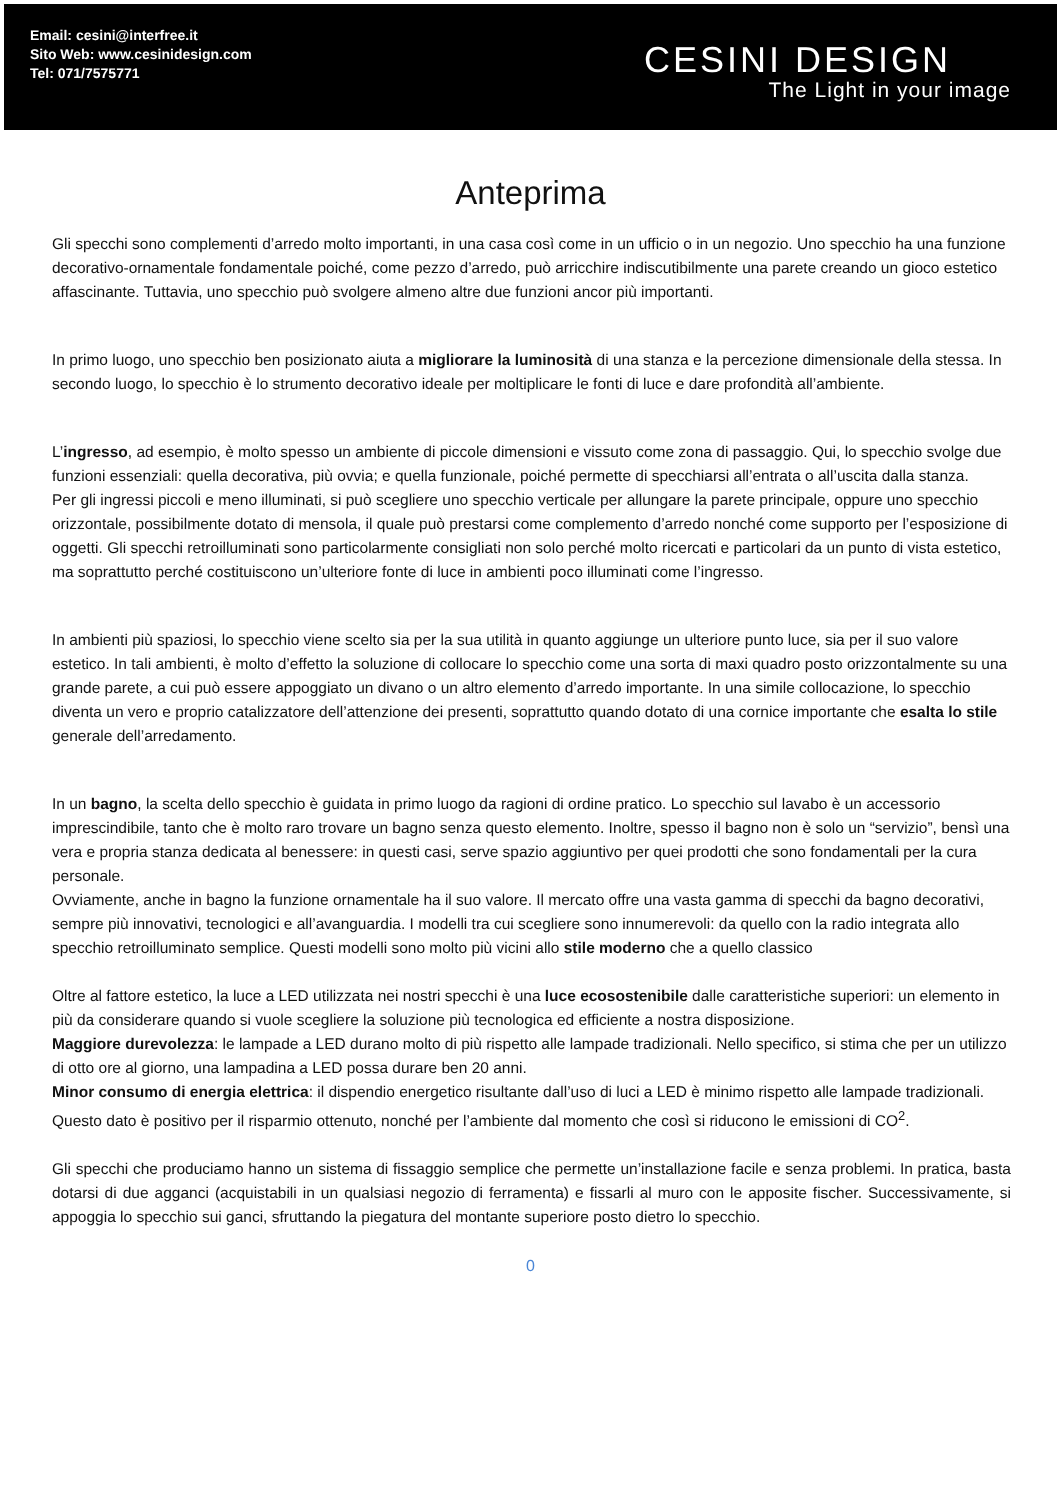Email: cesini@interfree.it
Sito Web: www.cesinidesign.com
Tel: 071/7575771
CESINI DESIGN
The Light in your image
Anteprima
Gli specchi sono complementi d’arredo molto importanti, in una casa così come in un ufficio o in un negozio. Uno specchio ha una funzione decorativo-ornamentale fondamentale poiché, come pezzo d’arredo, può arricchire indiscutibilmente una parete creando un gioco estetico affascinante. Tuttavia, uno specchio può svolgere almeno altre due funzioni ancor più importanti.
In primo luogo, uno specchio ben posizionato aiuta a migliorare la luminosità di una stanza e la percezione dimensionale della stessa. In secondo luogo, lo specchio è lo strumento decorativo ideale per moltiplicare le fonti di luce e dare profondità all’ambiente.
L’ingresso, ad esempio, è molto spesso un ambiente di piccole dimensioni e vissuto come zona di passaggio. Qui, lo specchio svolge due funzioni essenziali: quella decorativa, più ovvia; e quella funzionale, poiché permette di specchiarsi all’entrata o all’uscita dalla stanza.
Per gli ingressi piccoli e meno illuminati, si può scegliere uno specchio verticale per allungare la parete principale, oppure uno specchio orizzontale, possibilmente dotato di mensola, il quale può prestarsi come complemento d’arredo nonché come supporto per l’esposizione di oggetti. Gli specchi retroilluminati sono particolarmente consigliati non solo perché molto ricercati e particolari da un punto di vista estetico, ma soprattutto perché costituiscono un’ulteriore fonte di luce in ambienti poco illuminati come l’ingresso.
In ambienti più spaziosi, lo specchio viene scelto sia per la sua utilità in quanto aggiunge un ulteriore punto luce, sia per il suo valore estetico. In tali ambienti, è molto d’effetto la soluzione di collocare lo specchio come una sorta di maxi quadro posto orizzontalmente su una grande parete, a cui può essere appoggiato un divano o un altro elemento d’arredo importante. In una simile collocazione, lo specchio diventa un vero e proprio catalizzatore dell’attenzione dei presenti, soprattutto quando dotato di una cornice importante che esalta lo stile generale dell’arredamento.
In un bagno, la scelta dello specchio è guidata in primo luogo da ragioni di ordine pratico. Lo specchio sul lavabo è un accessorio imprescindibile, tanto che è molto raro trovare un bagno senza questo elemento. Inoltre, spesso il bagno non è solo un “servizio”, bensì una vera e propria stanza dedicata al benessere: in questi casi, serve spazio aggiuntivo per quei prodotti che sono fondamentali per la cura personale.
Ovviamente, anche in bagno la funzione ornamentale ha il suo valore. Il mercato offre una vasta gamma di specchi da bagno decorativi, sempre più innovativi, tecnologici e all’avanguardia. I modelli tra cui scegliere sono innumerevoli: da quello con la radio integrata allo specchio retroilluminato semplice. Questi modelli sono molto più vicini allo stile moderno che a quello classico
Oltre al fattore estetico, la luce a LED utilizzata nei nostri specchi è una luce ecosostenibile dalle caratteristiche superiori: un elemento in più da considerare quando si vuole scegliere la soluzione più tecnologica ed efficiente a nostra disposizione.
Maggiore durevolezza: le lampade a LED durano molto di più rispetto alle lampade tradizionali. Nello specifico, si stima che per un utilizzo di otto ore al giorno, una lampadina a LED possa durare ben 20 anni.
Minor consumo di energia elettrica: il dispendio energetico risultante dall’uso di luci a LED è minimo rispetto alle lampade tradizionali. Questo dato è positivo per il risparmio ottenuto, nonché per l’ambiente dal momento che così si riducono le emissioni di CO<sup>2</sup>.
Gli specchi che produciamo hanno un sistema di fissaggio semplice che permette un’installazione facile e senza problemi. In pratica, basta dotarsi di due agganci (acquistabili in un qualsiasi negozio di ferramenta) e fissarli al muro con le apposite fischer. Successivamente, si appoggia lo specchio sui ganci, sfruttando la piegatura del montante superiore posto dietro lo specchio.
0